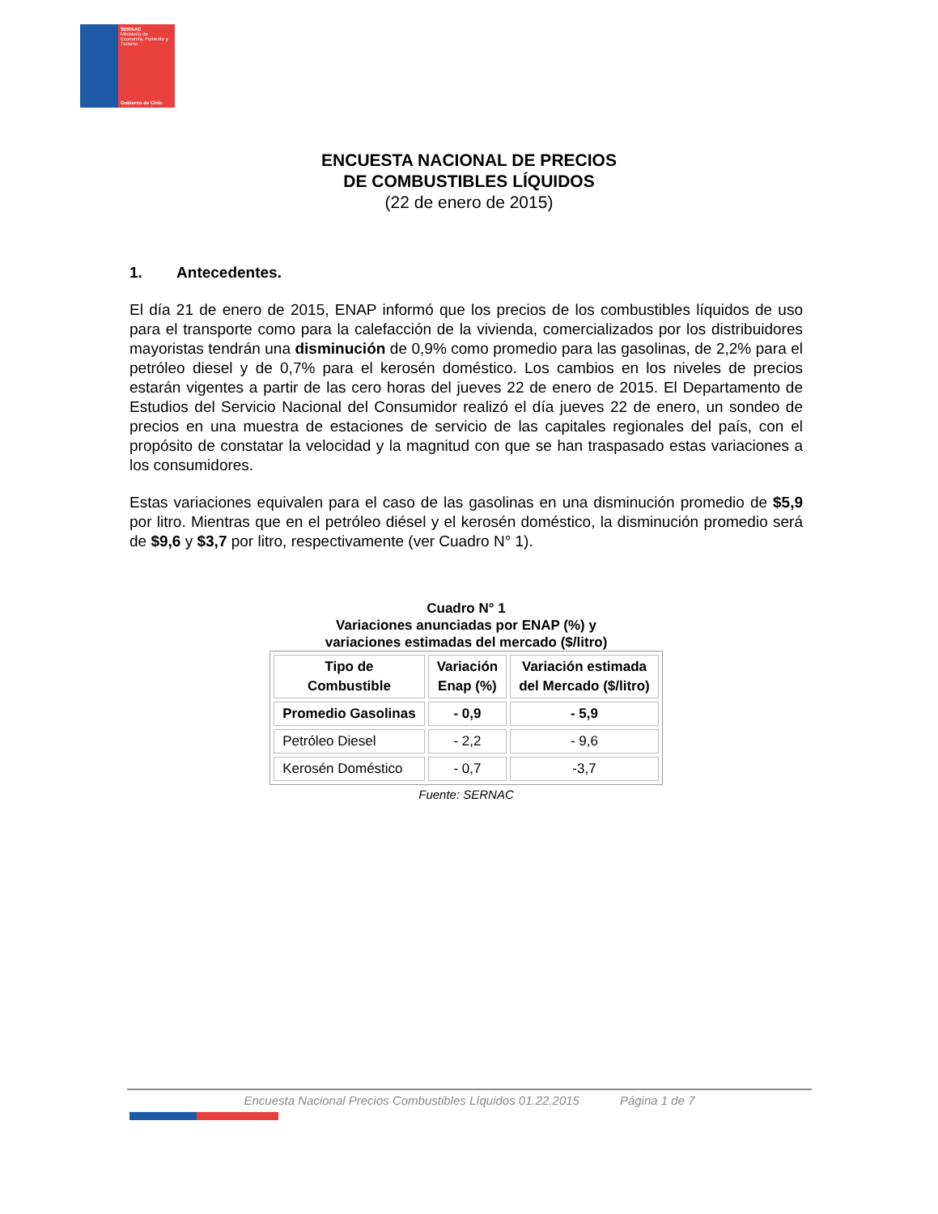SERNAC
Ministerio de Economía, Fomento y Turismo
Gobierno de Chile
ENCUESTA NACIONAL DE PRECIOS
DE COMBUSTIBLES LÍQUIDOS
(22 de enero de 2015)
1. Antecedentes.
El día 21 de enero de 2015, ENAP informó que los precios de los combustibles líquidos de uso para el transporte como para la calefacción de la vivienda, comercializados por los distribuidores mayoristas tendrán una disminución de 0,9% como promedio para las gasolinas, de 2,2% para el petróleo diesel y de 0,7% para el kerosén doméstico. Los cambios en los niveles de precios estarán vigentes a partir de las cero horas del jueves 22 de enero de 2015. El Departamento de Estudios del Servicio Nacional del Consumidor realizó el día jueves 22 de enero, un sondeo de precios en una muestra de estaciones de servicio de las capitales regionales del país, con el propósito de constatar la velocidad y la magnitud con que se han traspasado estas variaciones a los consumidores.
Estas variaciones equivalen para el caso de las gasolinas en una disminución promedio de $5,9 por litro. Mientras que en el petróleo diésel y el kerosén doméstico, la disminución promedio será de $9,6 y $3,7 por litro, respectivamente (ver Cuadro N° 1).
Cuadro N° 1
Variaciones anunciadas por ENAP (%) y
variaciones estimadas del mercado ($/litro)
| Tipo de Combustible | Variación Enap (%) | Variación estimada del Mercado ($/litro) |
| --- | --- | --- |
| Promedio Gasolinas | - 0,9 | - 5,9 |
| Petróleo Diesel | - 2,2 | - 9,6 |
| Kerosén Doméstico | - 0,7 | -3,7 |
Fuente: SERNAC
Encuesta Nacional Precios Combustibles Líquidos 01.22.2015 Página 1 de 7